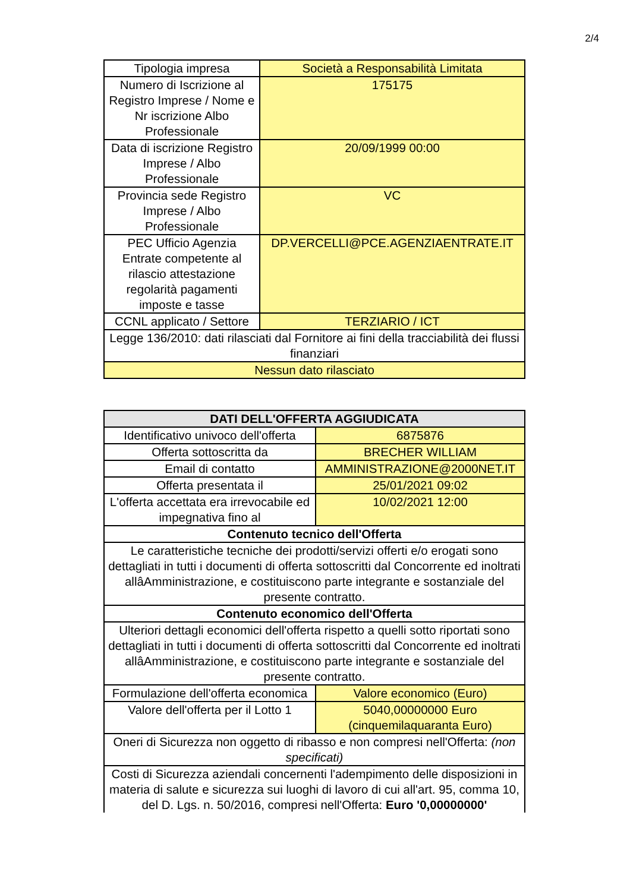2/4
| Tipologia impresa | Società a Responsabilità Limitata |
| Numero di Iscrizione al Registro Imprese / Nome e Nr iscrizione Albo Professionale | 175175 |
| Data di iscrizione Registro Imprese / Albo Professionale | 20/09/1999 00:00 |
| Provincia sede Registro Imprese / Albo Professionale | VC |
| PEC Ufficio Agenzia Entrate competente al rilascio attestazione regolarità pagamenti imposte e tasse | DP.VERCELLI@PCE.AGENZIAENTRATE.IT |
| CCNL applicato / Settore | TERZIARIO / ICT |
| Legge 136/2010: dati rilasciati dal Fornitore ai fini della tracciabilità dei flussi finanziari | |
| Nessun dato rilasciato | |
| DATI DELL'OFFERTA AGGIUDICATA | |
| Identificativo univoco dell'offerta | 6875876 |
| Offerta sottoscritta da | BRECHER WILLIAM |
| Email di contatto | AMMINISTRAZIONE@2000NET.IT |
| Offerta presentata il | 25/01/2021 09:02 |
| L'offerta accettata era irrevocabile ed impegnativa fino al | 10/02/2021 12:00 |
| Contenuto tecnico dell'Offerta | |
| Le caratteristiche tecniche dei prodotti/servizi offerti e/o erogati sono dettagliati in tutti i documenti di offerta sottoscritti dal Concorrente ed inoltrati allâAmministrazione, e costituiscono parte integrante e sostanziale del presente contratto. | |
| Contenuto economico dell'Offerta | |
| Ulteriori dettagli economici dell'offerta rispetto a quelli sotto riportati sono dettagliati in tutti i documenti di offerta sottoscritti dal Concorrente ed inoltrati allâAmministrazione, e costituiscono parte integrante e sostanziale del presente contratto. | |
| Formulazione dell'offerta economica | Valore economico (Euro) |
| Valore dell'offerta per il Lotto 1 | 5040,00000000 Euro (cinquemilaquaranta Euro) |
| Oneri di Sicurezza non oggetto di ribasso e non compresi nell'Offerta: (non specificati) | |
| Costi di Sicurezza aziendali concernenti l'adempimento delle disposizioni in materia di salute e sicurezza sui luoghi di lavoro di cui all'art. 95, comma 10, del D. Lgs. n. 50/2016, compresi nell'Offerta: Euro '0,00000000' | |